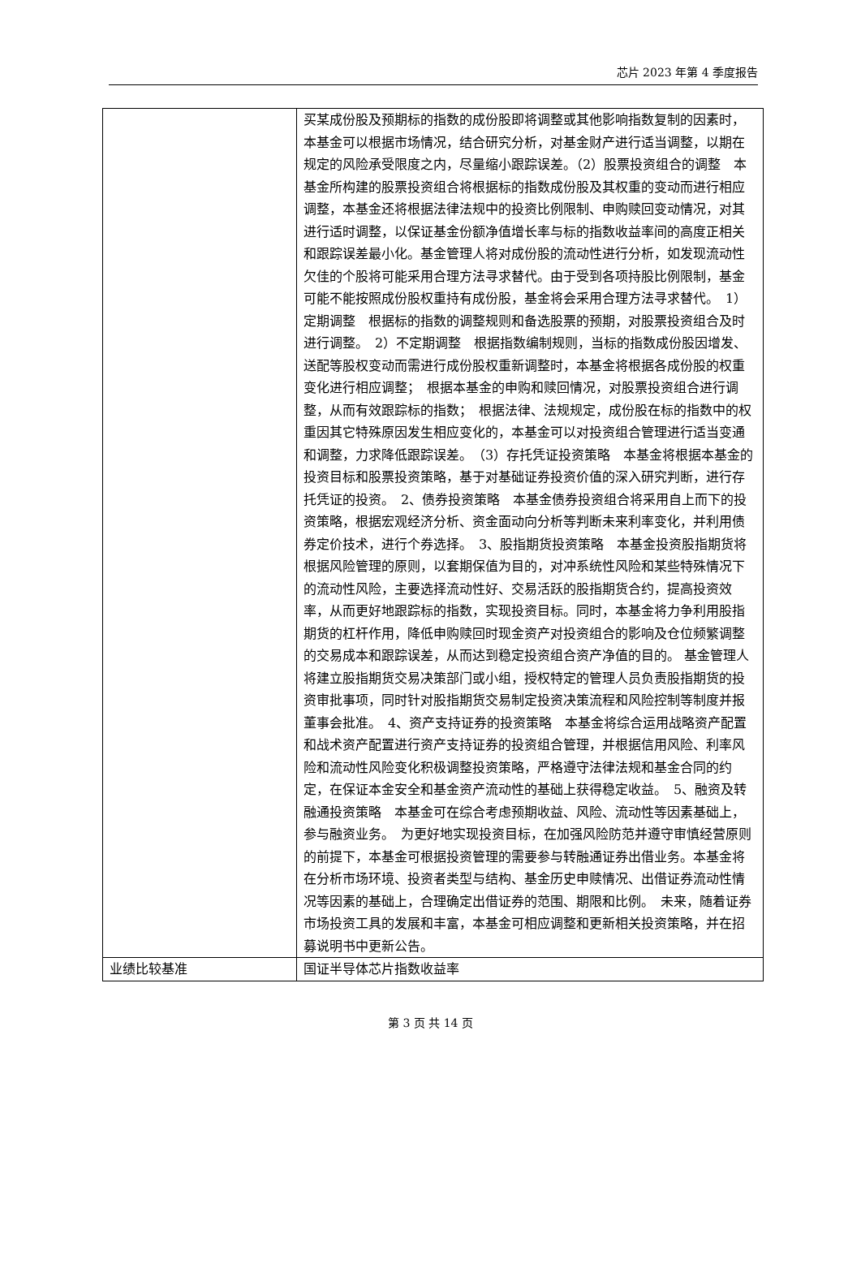芯片 2023 年第 4 季度报告
| | 买某成份股及预期标的指数的成份股即将调整或其他影响指数复制的因素时，本基金可以根据市场情况，结合研究分析，对基金财产进行适当调整，以期在规定的风险承受限度之内，尽量缩小跟踪误差。（2）股票投资组合的调整 本基金所构建的股票投资组合将根据标的指数成份股及其权重的变动而进行相应调整，本基金还将根据法律法规中的投资比例限制、申购赎回变动情况，对其进行适时调整，以保证基金份额净值增长率与标的指数收益率间的高度正相关和跟踪误差最小化。基金管理人将对成份股的流动性进行分析，如发现流动性欠佳的个股将可能采用合理方法寻求替代。由于受到各项持股比例限制，基金可能不能按照成份股权重持有成份股，基金将会采用合理方法寻求替代。 1）定期调整 根据标的指数的调整规则和备选股票的预期，对股票投资组合及时进行调整。 2）不定期调整 根据指数编制规则，当标的指数成份股因增发、送配等股权变动而需进行成份股权重新调整时，本基金将根据各成份股的权重变化进行相应调整； 根据本基金的申购和赎回情况，对股票投资组合进行调整，从而有效跟踪标的指数； 根据法律、法规规定，成份股在标的指数中的权重因其它特殊原因发生相应变化的，本基金可以对投资组合管理进行适当变通和调整，力求降低跟踪误差。 （3）存托凭证投资策略 本基金将根据本基金的投资目标和股票投资策略，基于对基础证券投资价值的深入研究判断，进行存托凭证的投资。 2、债券投资策略 本基金债券投资组合将采用自上而下的投资策略，根据宏观经济分析、资金面动向分析等判断未来利率变化，并利用债券定价技术，进行个券选择。 3、股指期货投资策略 本基金投资股指期货将根据风险管理的原则，以套期保值为目的，对冲系统性风险和某些特殊情况下的流动性风险，主要选择流动性好、交易活跃的股指期货合约，提高投资效率，从而更好地跟踪标的指数，实现投资目标。同时，本基金将力争利用股指期货的杠杆作用，降低申购赎回时现金资产对投资组合的影响及仓位频繁调整的交易成本和跟踪误差，从而达到稳定投资组合资产净值的目的。 基金管理人将建立股指期货交易决策部门或小组，授权特定的管理人员负责股指期货的投资审批事项，同时针对股指期货交易制定投资决策流程和风险控制等制度并报董事会批准。 4、资产支持证券的投资策略 本基金将综合运用战略资产配置和战术资产配置进行资产支持证券的投资组合管理，并根据信用风险、利率风险和流动性风险变化积极调整投资策略，严格遵守法律法规和基金合同的约定，在保证本金安全和基金资产流动性的基础上获得稳定收益。 5、融资及转融通投资策略 本基金可在综合考虑预期收益、风险、流动性等因素基础上，参与融资业务。 为更好地实现投资目标，在加强风险防范并遵守审慎经营原则的前提下，本基金可根据投资管理的需要参与转融通证券出借业务。本基金将在分析市场环境、投资者类型与结构、基金历史申赎情况、出借证券流动性情况等因素的基础上，合理确定出借证券的范围、期限和比例。 未来，随着证券市场投资工具的发展和丰富，本基金可相应调整和更新相关投资策略，并在招募说明书中更新公告。 |
| 业绩比较基准 | 国证半导体芯片指数收益率 |
第 3 页 共 14 页